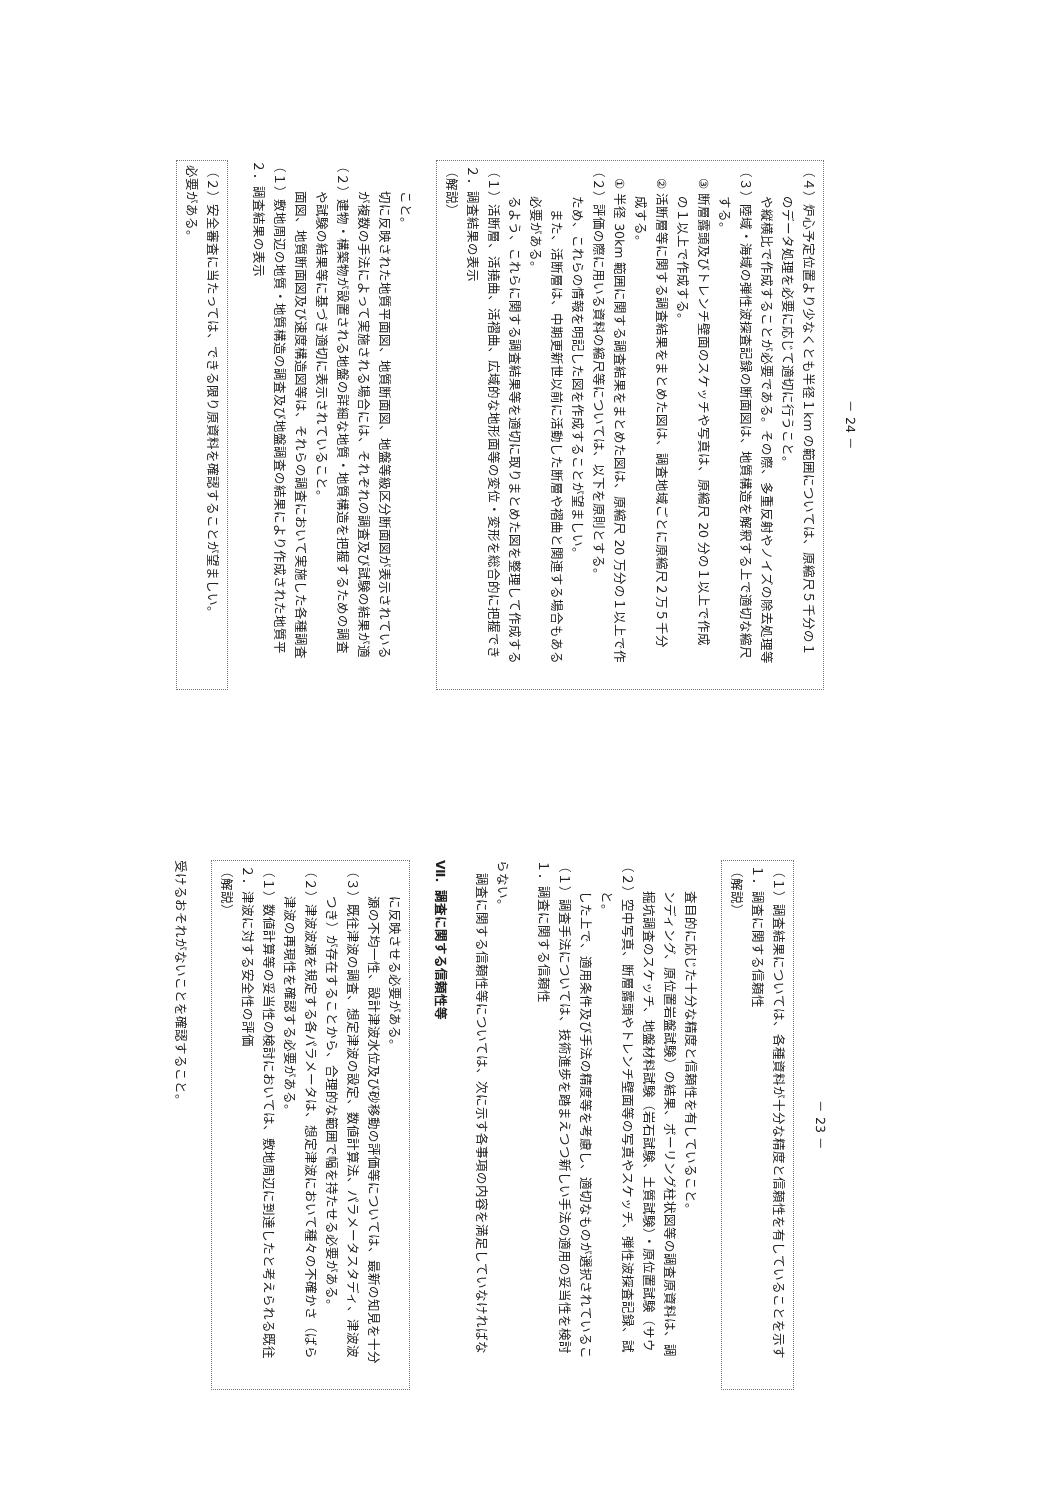受けるおそれがないことを確認すること。
（解説）
２．津波に対する安全性の評価
（１）数値計算等の妥当性の検討においては、敷地周辺に到達したと考えられる既往
津波の再現性を確認する必要がある。
（２）津波波源を規定する各パラメータは、想定津波において種々の不確かさ（ばら
つき）が存在することから、合理的な範囲で幅を持たせる必要がある。
（３）既往津波の調査、想定津波の設定、数値計算法、パラメータスタディ、津波波
源の不均一性、設計津波水位及び砂移動の評価等については、最新の知見を十分
に反映させる必要がある。
Ⅶ．調査に関する信頼性等
　調査に関する信頼性等については、次に示す各事項の内容を満足していなければな
らない。
１．調査に関する信頼性
（１）調査手法については、技術進歩を踏まえつつ新しい手法の適用の妥当性を検討
した上で、適用条件及び手法の精度等を考慮し、適切なものが選択されているこ
と。
（２）空中写真、断層露頭やトレンチ壁面等の写真やスケッチ、弾性波探査記録、試
掘坑調査のスケッチ、地盤材料試験（岩石試験、土質試験）・原位置試験（サウ
ンディング、原位置岩盤試験）の結果、ボーリング柱状図等の調査原資料は、調
査目的に応じた十分な精度と信頼性を有していること。
（解説）
１．調査に関する信頼性
（１）調査結果については、各種資料が十分な精度と信頼性を有していることを示す
－ 23 －
必要がある。
（２）安全審査に当たっては、できる限り原資料を確認することが望ましい。
２．調査結果の表示
（１）敷地周辺の地質・地質構造の調査及び地盤調査の結果により作成された地質平
面図、地質断面図及び速度構造図等は、それらの調査において実施した各種調査
や試験の結果等に基づき適切に表示されていること。
（２）建物・構築物が設置される地盤の詳細な地質・地質構造を把握するための調査
が複数の手法によって実施される場合には、それぞれの調査及び試験の結果が適
切に反映された地質平面図、地質断面図、地盤等級区分断面図が表示されている
こと。
（解説）
２．調査結果の表示
（１）活断層、活撓曲、活褶曲、広域的な地形面等の変位・変形を総合的に把握でき
るよう、これらに関する調査結果等を適切に取りまとめた図を整理して作成する
必要がある。
　また、活断層は、中期更新世以前に活動した断層や褶曲と関連する場合もある
ため、これらの情報を明記した図を作成することが望ましい。
（２）評価の際に用いる資料の縮尺等については、以下を原則とする。
　① 半径 30km 範囲に関する調査結果をまとめた図は、原縮尺 20 万分の１以上で作
成する。
　② 活断層等に関する調査結果をまとめた図は、調査地域ごとに原縮尺２万５千分
の１以上で作成する。
　③ 断層露頭及びトレンチ壁面のスケッチや写真は、原縮尺 20 分の１以上で作成
する。
（３）陸域・海域の弾性波探査記録の断面図は、地質構造を解釈する上で適切な縮尺
や縦横比で作成することが必要である。その際、多重反射やノイズの除去処理等
のデータ処理を必要に応じて適切に行うこと。
（４）炉心予定位置より少なくとも半径１km の範囲については、原縮尺５千分の１
－ 24 －